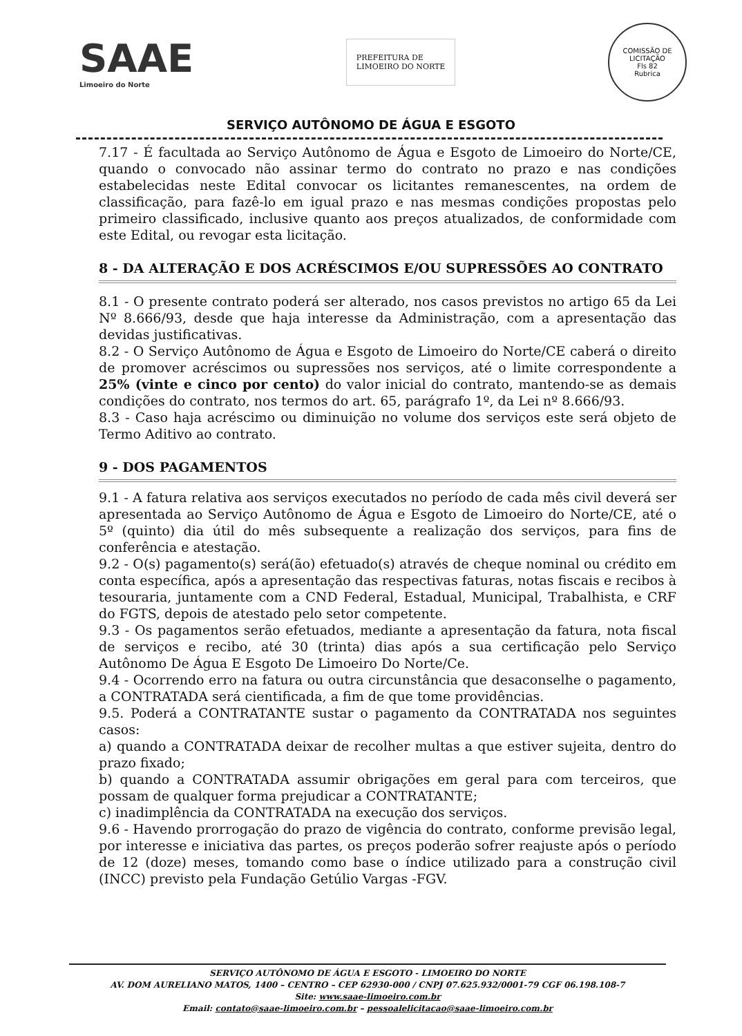SAAE
Limoeiro do Norte
PREFEITURA DE
LIMOEIRO DO NORTE
COMISSÃO DE LICITAÇÃO
Fls 82
Rubrica
SERVIÇO AUTÔNOMO DE ÁGUA E ESGOTO
7.17 - É facultada ao Serviço Autônomo de Água e Esgoto de Limoeiro do Norte/CE, quando o convocado não assinar termo do contrato no prazo e nas condições estabelecidas neste Edital convocar os licitantes remanescentes, na ordem de classificação, para fazê-lo em igual prazo e nas mesmas condições propostas pelo primeiro classificado, inclusive quanto aos preços atualizados, de conformidade com este Edital, ou revogar esta licitação.
8 - DA ALTERAÇÃO E DOS ACRÉSCIMOS E/OU SUPRESSÕES AO CONTRATO
8.1 - O presente contrato poderá ser alterado, nos casos previstos no artigo 65 da Lei Nº 8.666/93, desde que haja interesse da Administração, com a apresentação das devidas justificativas.
8.2 - O Serviço Autônomo de Água e Esgoto de Limoeiro do Norte/CE caberá o direito de promover acréscimos ou supressões nos serviços, até o limite correspondente a 25% (vinte e cinco por cento) do valor inicial do contrato, mantendo-se as demais condições do contrato, nos termos do art. 65, parágrafo 1º, da Lei nº 8.666/93.
8.3 - Caso haja acréscimo ou diminuição no volume dos serviços este será objeto de Termo Aditivo ao contrato.
9 - DOS PAGAMENTOS
9.1 - A fatura relativa aos serviços executados no período de cada mês civil deverá ser apresentada ao Serviço Autônomo de Água e Esgoto de Limoeiro do Norte/CE, até o 5º (quinto) dia útil do mês subsequente a realização dos serviços, para fins de conferência e atestação.
9.2 - O(s) pagamento(s) será(ão) efetuado(s) através de cheque nominal ou crédito em conta específica, após a apresentação das respectivas faturas, notas fiscais e recibos à tesouraria, juntamente com a CND Federal, Estadual, Municipal, Trabalhista, e CRF do FGTS, depois de atestado pelo setor competente.
9.3 - Os pagamentos serão efetuados, mediante a apresentação da fatura, nota fiscal de serviços e recibo, até 30 (trinta) dias após a sua certificação pelo Serviço Autônomo De Água E Esgoto De Limoeiro Do Norte/Ce.
9.4 - Ocorrendo erro na fatura ou outra circunstância que desaconselhe o pagamento, a CONTRATADA será cientificada, a fim de que tome providências.
9.5. Poderá a CONTRATANTE sustar o pagamento da CONTRATADA nos seguintes casos:
a) quando a CONTRATADA deixar de recolher multas a que estiver sujeita, dentro do prazo fixado;
b) quando a CONTRATADA assumir obrigações em geral para com terceiros, que possam de qualquer forma prejudicar a CONTRATANTE;
c) inadimplência da CONTRATADA na execução dos serviços.
9.6 - Havendo prorrogação do prazo de vigência do contrato, conforme previsão legal, por interesse e iniciativa das partes, os preços poderão sofrer reajuste após o período de 12 (doze) meses, tomando como base o índice utilizado para a construção civil (INCC) previsto pela Fundação Getúlio Vargas -FGV.
SERVIÇO AUTÔNOMO DE ÁGUA E ESGOTO - LIMOEIRO DO NORTE
AV. DOM AURELIANO MATOS, 1400 – CENTRO – CEP 62930-000 / CNPJ 07.625.932/0001-79 CGF 06.198.108-7
Site: www.saae-limoeiro.com.br
Email: contato@saae-limoeiro.com.br – pessoalelicitacao@saae-limoeiro.com.br